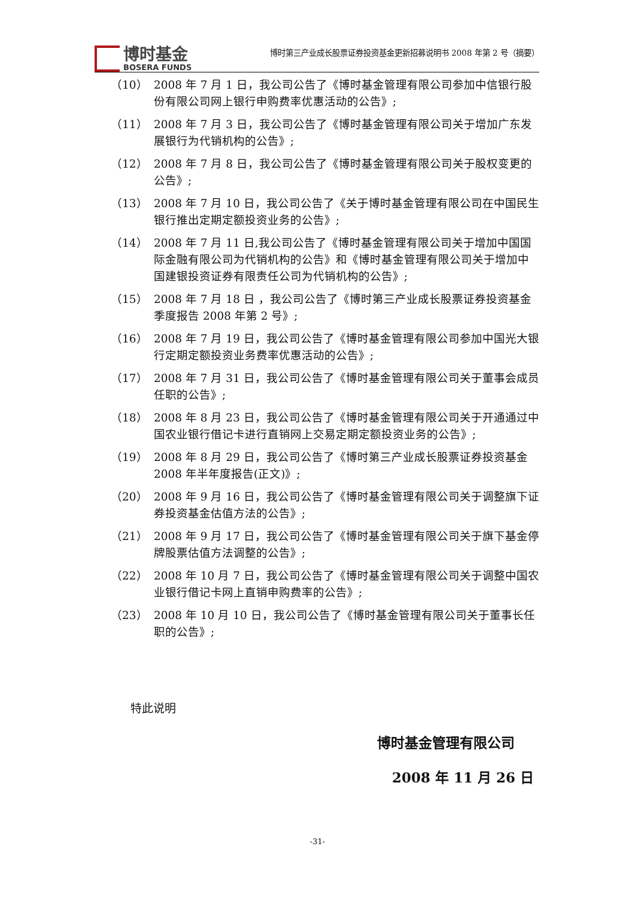博时基金
BOSERA FUNDS
博时第三产业成长股票证券投资基金更新招募说明书 2008 年第 2 号（摘要）
（10） 2008 年 7 月 1 日，我公司公告了《博时基金管理有限公司参加中信银行股份有限公司网上银行申购费率优惠活动的公告》;
（11） 2008 年 7 月 3 日，我公司公告了《博时基金管理有限公司关于增加广东发展银行为代销机构的公告》;
（12） 2008 年 7 月 8 日，我公司公告了《博时基金管理有限公司关于股权变更的公告》;
（13） 2008 年 7 月 10 日，我公司公告了《关于博时基金管理有限公司在中国民生银行推出定期定额投资业务的公告》;
（14） 2008 年 7 月 11 日,我公司公告了《博时基金管理有限公司关于增加中国国际金融有限公司为代销机构的公告》和《博时基金管理有限公司关于增加中国建银投资证券有限责任公司为代销机构的公告》;
（15） 2008 年 7 月 18 日 ，我公司公告了《博时第三产业成长股票证券投资基金季度报告 2008 年第 2 号》;
（16） 2008 年 7 月 19 日，我公司公告了《博时基金管理有限公司参加中国光大银行定期定额投资业务费率优惠活动的公告》;
（17） 2008 年 7 月 31 日，我公司公告了《博时基金管理有限公司关于董事会成员任职的公告》;
（18） 2008 年 8 月 23 日，我公司公告了《博时基金管理有限公司关于开通通过中国农业银行借记卡进行直销网上交易定期定额投资业务的公告》;
（19） 2008 年 8 月 29 日，我公司公告了《博时第三产业成长股票证券投资基金 2008 年半年度报告(正文)》;
（20） 2008 年 9 月 16 日，我公司公告了《博时基金管理有限公司关于调整旗下证券投资基金估值方法的公告》;
（21） 2008 年 9 月 17 日，我公司公告了《博时基金管理有限公司关于旗下基金停牌股票估值方法调整的公告》;
（22） 2008 年 10 月 7 日，我公司公告了《博时基金管理有限公司关于调整中国农业银行借记卡网上直销申购费率的公告》;
（23） 2008 年 10 月 10 日，我公司公告了《博时基金管理有限公司关于董事长任职的公告》;
特此说明
博时基金管理有限公司
2008 年 11 月 26 日
-31-